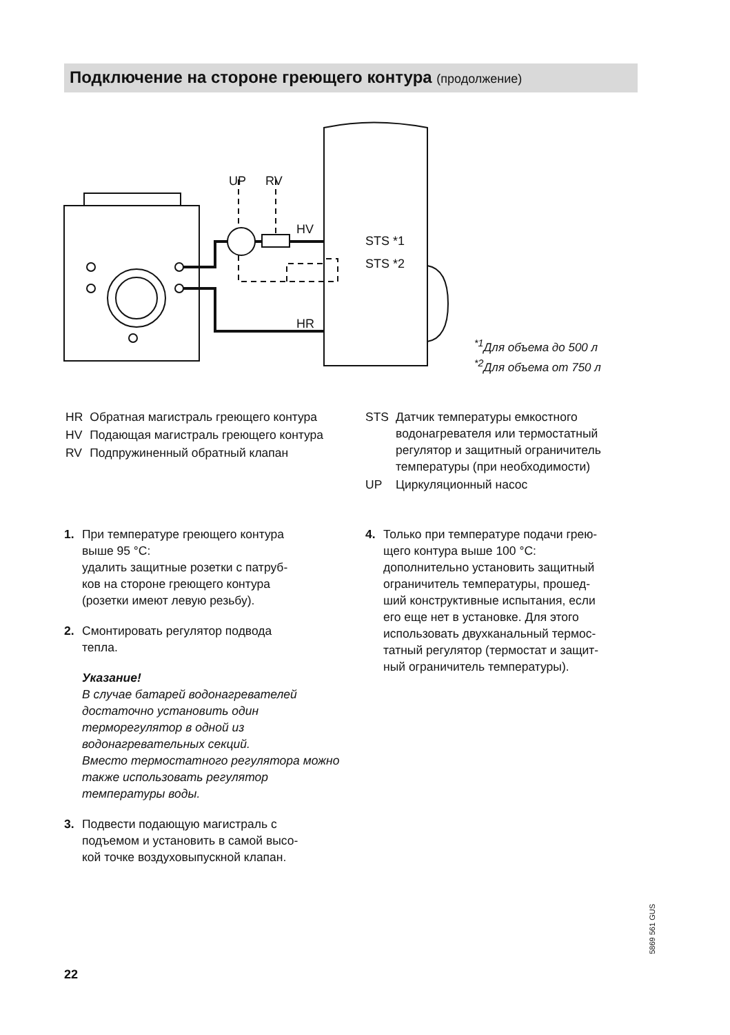Подключение на стороне греющего контура (продолжение)
UP
RV
HV
HR
STS *1
STS *2
<sup>*1</sup>Для объема до 500 л
<sup>*2</sup>Для объема от 750 л
| HR | Обратная магистраль греющего контура |
| HV | Подающая магистраль греющего контура |
| RV | Подпружиненный обратный клапан |
| STS | Датчик температуры емкостного водонагревателя или термостатный регулятор и защитный ограничитель температуры (при необходимости) |
| UP | Циркуляционный насос |
1. При температуре греющего контура
выше 95 °C:
удалить защитные розетки с патруб-
ков на стороне греющего контура
(розетки имеют левую резьбу).
2. Смонтировать регулятор подвода
тепла.
Указание!
В случае батарей водонагревателей достаточно установить один терморегулятор в одной из водонагревательных секций.
Вместо термостатного регулятора можно также использовать регулятор температуры воды.
3. Подвести подающую магистраль с
подъемом и установить в самой высо-
кой точке воздуховыпускной клапан.
4. Только при температуре подачи грею-
щего контура выше 100 °C:
дополнительно установить защитный
ограничитель температуры, прошед-
ший конструктивные испытания, если
его еще нет в установке. Для этого
использовать двухканальный термос-
татный регулятор (термостат и защит-
ный ограничитель температуры).
5869 561 GUS
22